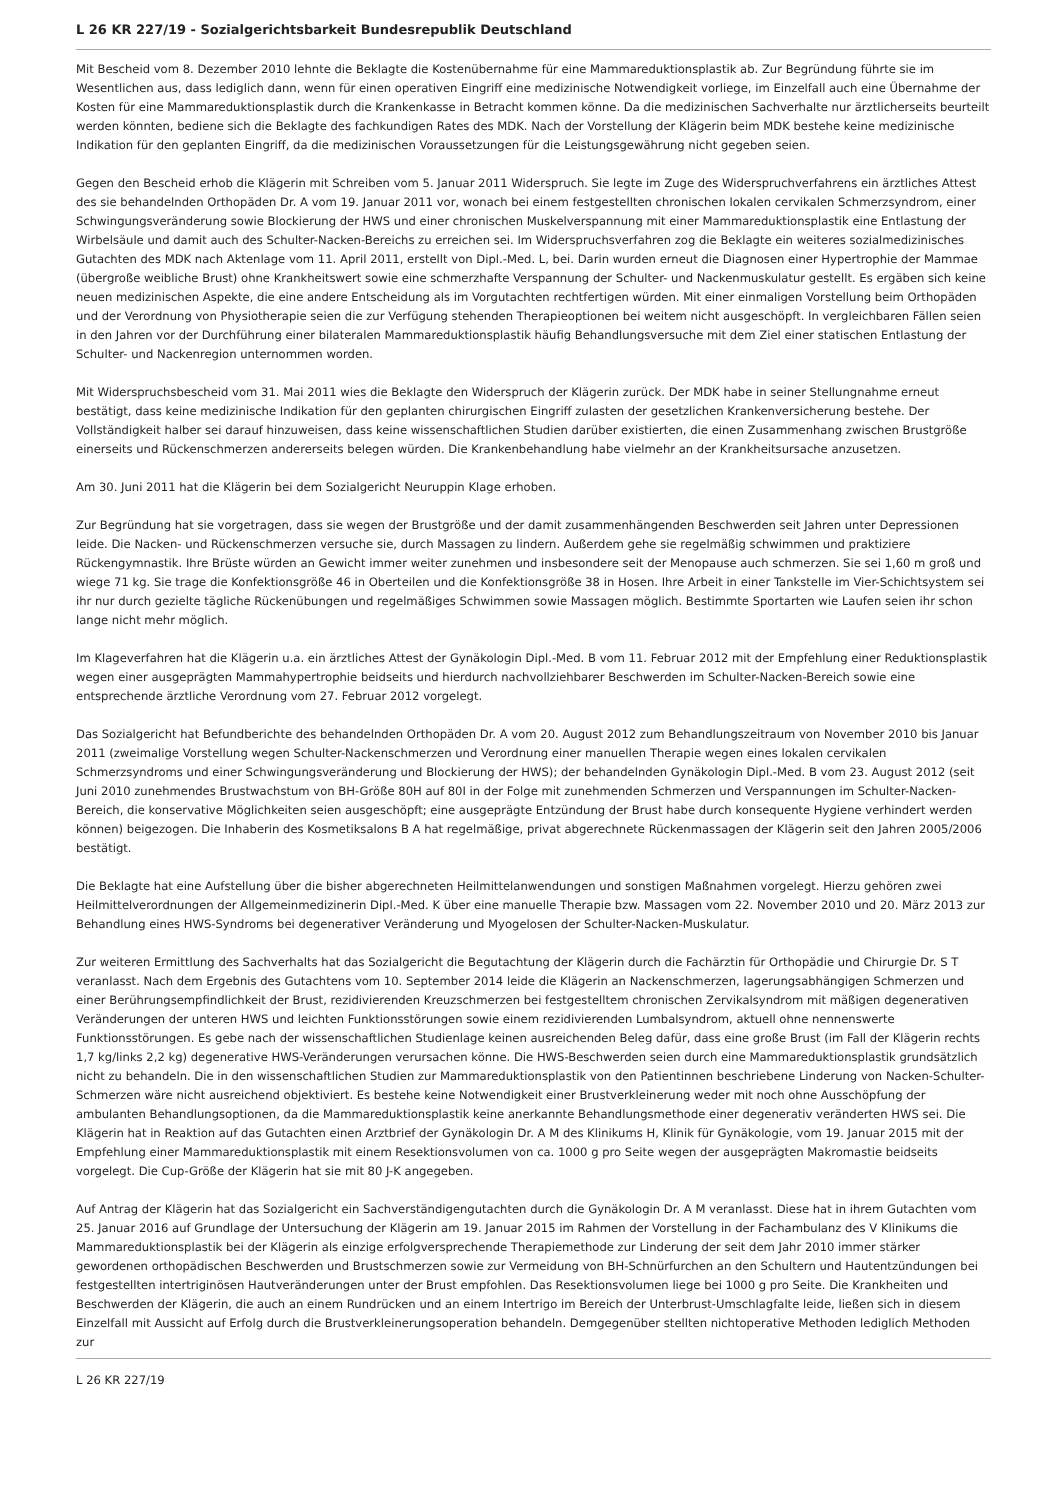L 26 KR 227/19 - Sozialgerichtsbarkeit Bundesrepublik Deutschland
Mit Bescheid vom 8. Dezember 2010 lehnte die Beklagte die Kostenübernahme für eine Mammareduktionsplastik ab. Zur Begründung führte sie im Wesentlichen aus, dass lediglich dann, wenn für einen operativen Eingriff eine medizinische Notwendigkeit vorliege, im Einzelfall auch eine Übernahme der Kosten für eine Mammareduktionsplastik durch die Krankenkasse in Betracht kommen könne. Da die medizinischen Sachverhalte nur ärztlicherseits beurteilt werden könnten, bediene sich die Beklagte des fachkundigen Rates des MDK. Nach der Vorstellung der Klägerin beim MDK bestehe keine medizinische Indikation für den geplanten Eingriff, da die medizinischen Voraussetzungen für die Leistungsgewährung nicht gegeben seien.
Gegen den Bescheid erhob die Klägerin mit Schreiben vom 5. Januar 2011 Widerspruch. Sie legte im Zuge des Widerspruchverfahrens ein ärztliches Attest des sie behandelnden Orthopäden Dr. A vom 19. Januar 2011 vor, wonach bei einem festgestellten chronischen lokalen cervikalen Schmerzsyndrom, einer Schwingungsveränderung sowie Blockierung der HWS und einer chronischen Muskelverspannung mit einer Mammareduktionsplastik eine Entlastung der Wirbelsäule und damit auch des Schulter-Nacken-Bereichs zu erreichen sei. Im Widerspruchsverfahren zog die Beklagte ein weiteres sozialmedizinisches Gutachten des MDK nach Aktenlage vom 11. April 2011, erstellt von Dipl.-Med. L, bei. Darin wurden erneut die Diagnosen einer Hypertrophie der Mammae (übergroße weibliche Brust) ohne Krankheitswert sowie eine schmerzhafte Verspannung der Schulter- und Nackenmuskulatur gestellt. Es ergäben sich keine neuen medizinischen Aspekte, die eine andere Entscheidung als im Vorgutachten rechtfertigen würden. Mit einer einmaligen Vorstellung beim Orthopäden und der Verordnung von Physiotherapie seien die zur Verfügung stehenden Therapieoptionen bei weitem nicht ausgeschöpft. In vergleichbaren Fällen seien in den Jahren vor der Durchführung einer bilateralen Mammareduktionsplastik häufig Behandlungsversuche mit dem Ziel einer statischen Entlastung der Schulter- und Nackenregion unternommen worden.
Mit Widerspruchsbescheid vom 31. Mai 2011 wies die Beklagte den Widerspruch der Klägerin zurück. Der MDK habe in seiner Stellungnahme erneut bestätigt, dass keine medizinische Indikation für den geplanten chirurgischen Eingriff zulasten der gesetzlichen Krankenversicherung bestehe. Der Vollständigkeit halber sei darauf hinzuweisen, dass keine wissenschaftlichen Studien darüber existierten, die einen Zusammenhang zwischen Brustgröße einerseits und Rückenschmerzen andererseits belegen würden. Die Krankenbehandlung habe vielmehr an der Krankheitsursache anzusetzen.
Am 30. Juni 2011 hat die Klägerin bei dem Sozialgericht Neuruppin Klage erhoben.
Zur Begründung hat sie vorgetragen, dass sie wegen der Brustgröße und der damit zusammenhängenden Beschwerden seit Jahren unter Depressionen leide. Die Nacken- und Rückenschmerzen versuche sie, durch Massagen zu lindern. Außerdem gehe sie regelmäßig schwimmen und praktiziere Rückengymnastik. Ihre Brüste würden an Gewicht immer weiter zunehmen und insbesondere seit der Menopause auch schmerzen. Sie sei 1,60 m groß und wiege 71 kg. Sie trage die Konfektionsgröße 46 in Oberteilen und die Konfektionsgröße 38 in Hosen. Ihre Arbeit in einer Tankstelle im Vier-Schichtsystem sei ihr nur durch gezielte tägliche Rückenübungen und regelmäßiges Schwimmen sowie Massagen möglich. Bestimmte Sportarten wie Laufen seien ihr schon lange nicht mehr möglich.
Im Klageverfahren hat die Klägerin u.a. ein ärztliches Attest der Gynäkologin Dipl.-Med. B vom 11. Februar 2012 mit der Empfehlung einer Reduktionsplastik wegen einer ausgeprägten Mammahypertrophie beidseits und hierdurch nachvollziehbarer Beschwerden im Schulter-Nacken-Bereich sowie eine entsprechende ärztliche Verordnung vom 27. Februar 2012 vorgelegt.
Das Sozialgericht hat Befundberichte des behandelnden Orthopäden Dr. A vom 20. August 2012 zum Behandlungszeitraum von November 2010 bis Januar 2011 (zweimalige Vorstellung wegen Schulter-Nackenschmerzen und Verordnung einer manuellen Therapie wegen eines lokalen cervikalen Schmerzsyndroms und einer Schwingungsveränderung und Blockierung der HWS); der behandelnden Gynäkologin Dipl.-Med. B vom 23. August 2012 (seit Juni 2010 zunehmendes Brustwachstum von BH-Größe 80H auf 80I in der Folge mit zunehmenden Schmerzen und Verspannungen im Schulter-Nacken-Bereich, die konservative Möglichkeiten seien ausgeschöpft; eine ausgeprägte Entzündung der Brust habe durch konsequente Hygiene verhindert werden können) beigezogen. Die Inhaberin des Kosmetiksalons B A hat regelmäßige, privat abgerechnete Rückenmassagen der Klägerin seit den Jahren 2005/2006 bestätigt.
Die Beklagte hat eine Aufstellung über die bisher abgerechneten Heilmittelanwendungen und sonstigen Maßnahmen vorgelegt. Hierzu gehören zwei Heilmittelverordnungen der Allgemeinmedizinerin Dipl.-Med. K über eine manuelle Therapie bzw. Massagen vom 22. November 2010 und 20. März 2013 zur Behandlung eines HWS-Syndroms bei degenerativer Veränderung und Myogelosen der Schulter-Nacken-Muskulatur.
Zur weiteren Ermittlung des Sachverhalts hat das Sozialgericht die Begutachtung der Klägerin durch die Fachärztin für Orthopädie und Chirurgie Dr. S T veranlasst. Nach dem Ergebnis des Gutachtens vom 10. September 2014 leide die Klägerin an Nackenschmerzen, lagerungsabhängigen Schmerzen und einer Berührungsempfindlichkeit der Brust, rezidivierenden Kreuzschmerzen bei festgestelltem chronischen Zervikalsyndrom mit mäßigen degenerativen Veränderungen der unteren HWS und leichten Funktionsstörungen sowie einem rezidivierenden Lumbalsyndrom, aktuell ohne nennenswerte Funktionsstörungen. Es gebe nach der wissenschaftlichen Studienlage keinen ausreichenden Beleg dafür, dass eine große Brust (im Fall der Klägerin rechts 1,7 kg/links 2,2 kg) degenerative HWS-Veränderungen verursachen könne. Die HWS-Beschwerden seien durch eine Mammareduktionsplastik grundsätzlich nicht zu behandeln. Die in den wissenschaftlichen Studien zur Mammareduktionsplastik von den Patientinnen beschriebene Linderung von Nacken-Schulter-Schmerzen wäre nicht ausreichend objektiviert. Es bestehe keine Notwendigkeit einer Brustverkleinerung weder mit noch ohne Ausschöpfung der ambulanten Behandlungsoptionen, da die Mammareduktionsplastik keine anerkannte Behandlungsmethode einer degenerativ veränderten HWS sei. Die Klägerin hat in Reaktion auf das Gutachten einen Arztbrief der Gynäkologin Dr. A M des Klinikums H, Klinik für Gynäkologie, vom 19. Januar 2015 mit der Empfehlung einer Mammareduktionsplastik mit einem Resektionsvolumen von ca. 1000 g pro Seite wegen der ausgeprägten Makromastie beidseits vorgelegt. Die Cup-Größe der Klägerin hat sie mit 80 J-K angegeben.
Auf Antrag der Klägerin hat das Sozialgericht ein Sachverständigengutachten durch die Gynäkologin Dr. A M veranlasst. Diese hat in ihrem Gutachten vom 25. Januar 2016 auf Grundlage der Untersuchung der Klägerin am 19. Januar 2015 im Rahmen der Vorstellung in der Fachambulanz des V Klinikums die Mammareduktionsplastik bei der Klägerin als einzige erfolgversprechende Therapiemethode zur Linderung der seit dem Jahr 2010 immer stärker gewordenen orthopädischen Beschwerden und Brustschmerzen sowie zur Vermeidung von BH-Schnürfurchen an den Schultern und Hautentzündungen bei festgestellten intertriginösen Hautveränderungen unter der Brust empfohlen. Das Resektionsvolumen liege bei 1000 g pro Seite. Die Krankheiten und Beschwerden der Klägerin, die auch an einem Rundrücken und an einem Intertrigo im Bereich der Unterbrust-Umschlagfalte leide, ließen sich in diesem Einzelfall mit Aussicht auf Erfolg durch die Brustverkleinerungsoperation behandeln. Demgegenüber stellten nichtoperative Methoden lediglich Methoden zur
L 26 KR 227/19